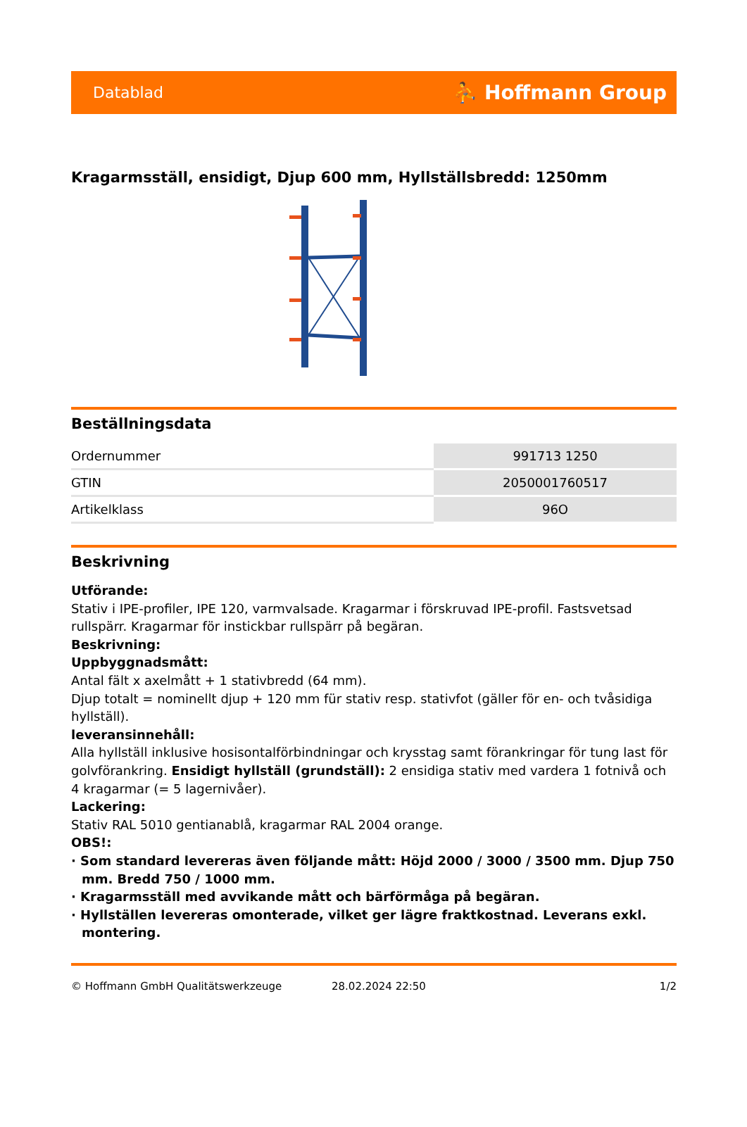Datablad ⛹ Hoffmann Group
Kragarmsställ, ensidigt, Djup 600 mm, Hyllställsbredd: 1250mm
Beställningsdata
| Ordernummer | 991713 1250 |
| GTIN | 2050001760517 |
| Artikelklass | 96O |
Beskrivning
Utförande:
Stativ i IPE-profiler, IPE 120, varmvalsade. Kragarmar i förskruvad IPE-profil. Fastsvetsad rullspärr. Kragarmar för instickbar rullspärr på begäran.
Beskrivning:
Uppbyggnadsmått:
Antal fält x axelmått + 1 stativbredd (64 mm).
Djup totalt = nominellt djup + 120 mm für stativ resp. stativfot (gäller för en- och tvåsidiga hyllställ).
leveransinnehåll:
Alla hyllställ inklusive hosisontalförbindningar och krysstag samt förankringar för tung last för golvförankring. Ensidigt hyllställ (grundställ): 2 ensidiga stativ med vardera 1 fotnivå och 4 kragarmar (= 5 lagernivåer).
Lackering:
Stativ RAL 5010 gentianablå, kragarmar RAL 2004 orange.
OBS!:
· Som standard levereras även följande mått: Höjd 2000 / 3000 / 3500 mm. Djup 750 mm. Bredd 750 / 1000 mm.
· Kragarmsställ med avvikande mått och bärförmåga på begäran.
· Hyllställen levereras omonterade, vilket ger lägre fraktkostnad. Leverans exkl. montering.
© Hoffmann GmbH Qualitätswerkzeuge 28.02.2024 22:50 1/2